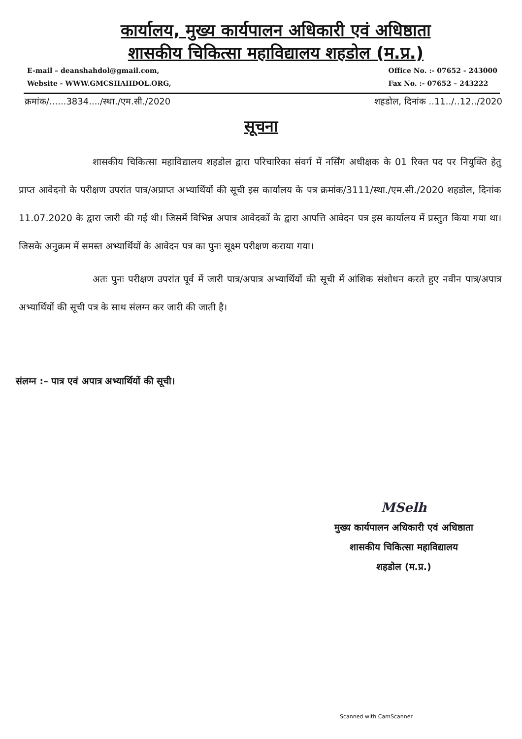कार्यालय, मुख्य कार्यपालन अधिकारी एवं अधिष्ठाता
शासकीय चिकित्सा महाविद्यालय शहडोल (म.प्र.)
E-mail – deanshahdol@gmail.com,
Website - WWW.GMCSHAHDOL.ORG,
Office No. :- 07652 - 243000
Fax No. :- 07652 – 243222
क्रमांक/......3834..../स्था./एम.सी./2020 शहडोल, दिनांक ..11../..12../2020
सूचना
शासकीय चिकित्सा महाविद्यालय शहडोल द्वारा परिचारिका संवर्ग में नर्सिंग अधीक्षक के 01 रिक्त पद पर नियुक्ति हेतु प्राप्त आवेदनो के परीक्षण उपरांत पात्र/अप्राप्त अभ्यार्थियों की सूची इस कार्यालय के पत्र क्रमांक/3111/स्था./एम.सी./2020 शहडोल, दिनांक 11.07.2020 के द्वारा जारी की गई थी। जिसमें विभिन्न अपात्र आवेदकों के द्वारा आपत्ति आवेदन पत्र इस कार्यालय में प्रस्तुत किया गया था। जिसके अनुक्रम में समस्त अभ्यार्थियों के आवेदन पत्र का पुनः सूक्ष्म परीक्षण कराया गया।
अतः पुनः परीक्षण उपरांत पूर्व में जारी पात्र/अपात्र अभ्यार्थियों की सूची में आंशिक संशोधन करते हुए नवीन पात्र/अपात्र अभ्यार्थियों की सूची पत्र के साथ संलग्न कर जारी की जाती है।
संलग्न :– पात्र एवं अपात्र अभ्यार्थियों की सूची।
MSelh
मुख्य कार्यपालन अधिकारी एवं अधिष्ठाता
शासकीय चिकित्सा महाविद्यालय
शहडोल (म.प्र.)
Scanned with CamScanner